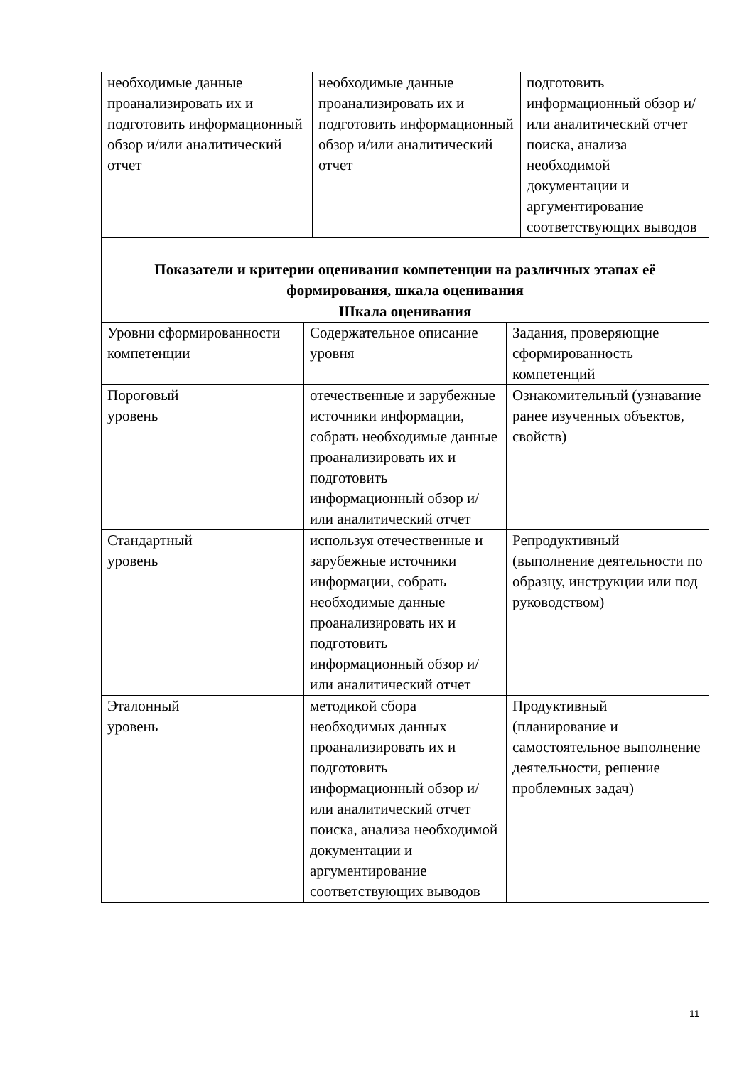| необходимые данные проанализировать их и подготовить информационный обзор и/или аналитический отчет | необходимые данные проанализировать их и подготовить информационный обзор и/или аналитический отчет | подготовить информационный обзор и/или аналитический отчет поиска, анализа необходимой документации и аргументирование соответствующих выводов |
| Показатели и критерии оценивания компетенции на различных этапах её формирования, шкала оценивания | | |
| Шкала оценивания | | |
| --- | --- | --- |
| Уровни сформированности компетенции | Содержательное описание уровня | Задания, проверяющие сформированность компетенций |
| Пороговый уровень | отечественные и зарубежные источники информации, собрать необходимые данные проанализировать их и подготовить информационный обзор и/или аналитический отчет | Ознакомительный (узнавание ранее изученных объектов, свойств) |
| Стандартный уровень | используя отечественные и зарубежные источники информации, собрать необходимые данные проанализировать их и подготовить информационный обзор и/или аналитический отчет | Репродуктивный (выполнение деятельности по образцу, инструкции или под руководством) |
| Эталонный уровень | методикой сбора необходимых данных проанализировать их и подготовить информационный обзор и/или аналитический отчет поиска, анализа необходимой документации и аргументирование соответствующих выводов | Продуктивный (планирование и самостоятельное выполнение деятельности, решение проблемных задач) |
11